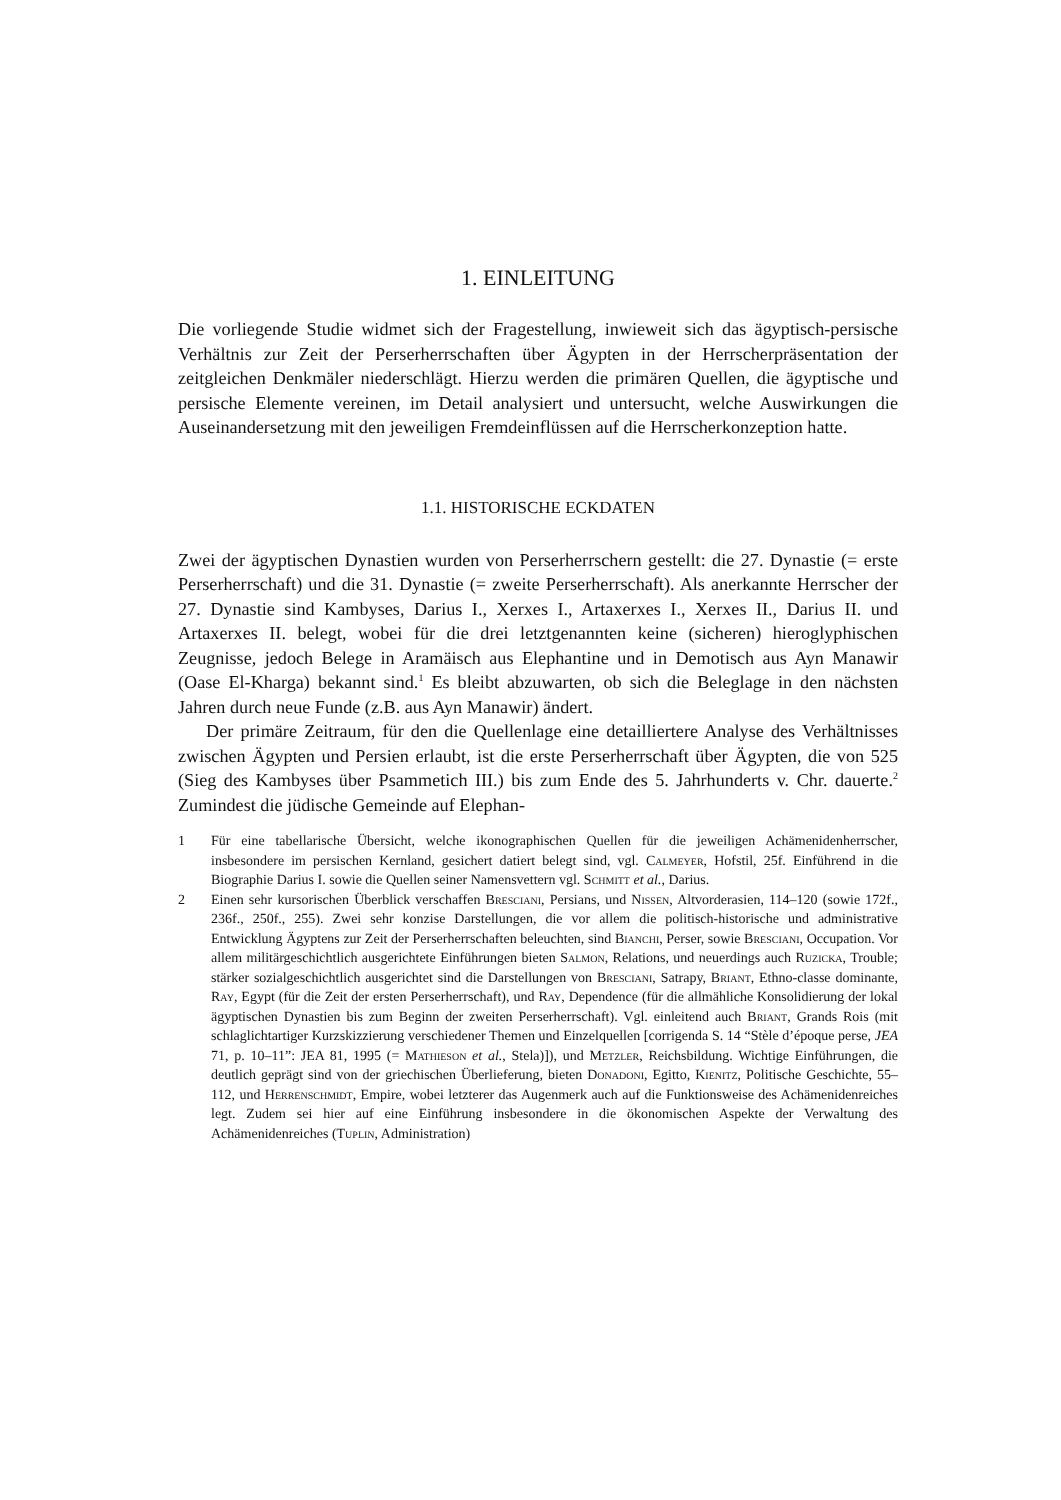1. EINLEITUNG
Die vorliegende Studie widmet sich der Fragestellung, inwieweit sich das ägyptisch-persische Verhältnis zur Zeit der Perserherrschaften über Ägypten in der Herrscherpräsentation der zeitgleichen Denkmäler niederschlägt. Hierzu werden die primären Quellen, die ägyptische und persische Elemente vereinen, im Detail analysiert und untersucht, welche Auswirkungen die Auseinandersetzung mit den jeweiligen Fremdeinflüssen auf die Herrscherkonzeption hatte.
1.1. HISTORISCHE ECKDATEN
Zwei der ägyptischen Dynastien wurden von Perserherrschern gestellt: die 27. Dynastie (= erste Perserherrschaft) und die 31. Dynastie (= zweite Perserherrschaft). Als anerkannte Herrscher der 27. Dynastie sind Kambyses, Darius I., Xerxes I., Artaxerxes I., Xerxes II., Darius II. und Artaxerxes II. belegt, wobei für die drei letztgenannten keine (sicheren) hieroglyphischen Zeugnisse, jedoch Belege in Aramäisch aus Elephantine und in Demotisch aus Ayn Manawir (Oase El-Kharga) bekannt sind.<sup>1</sup> Es bleibt abzuwarten, ob sich die Beleglage in den nächsten Jahren durch neue Funde (z.B. aus Ayn Manawir) ändert.
Der primäre Zeitraum, für den die Quellenlage eine detailliertere Analyse des Verhältnisses zwischen Ägypten und Persien erlaubt, ist die erste Perserherrschaft über Ägypten, die von 525 (Sieg des Kambyses über Psammetich III.) bis zum Ende des 5. Jahrhunderts v. Chr. dauerte.<sup>2</sup> Zumindest die jüdische Gemeinde auf Elephan-
1 Für eine tabellarische Übersicht, welche ikonographischen Quellen für die jeweiligen Achämenidenherrscher, insbesondere im persischen Kernland, gesichert datiert belegt sind, vgl. Calmeyer, Hofstil, 25f. Einführend in die Biographie Darius I. sowie die Quellen seiner Namensvettern vgl. Schmitt et al., Darius.
2 Einen sehr kursorischen Überblick verschaffen Bresciani, Persians, und Nissen, Altvorderasien, 114–120 (sowie 172f., 236f., 250f., 255). Zwei sehr konzise Darstellungen, die vor allem die politisch-historische und administrative Entwicklung Ägyptens zur Zeit der Perserherrschaften beleuchten, sind Bianchi, Perser, sowie Bresciani, Occupation. Vor allem militärgeschichtlich ausgerichtete Einführungen bieten Salmon, Relations, und neuerdings auch Ruzicka, Trouble; stärker sozialgeschichtlich ausgerichtet sind die Darstellungen von Bresciani, Satrapy, Briant, Ethno-classe dominante, Ray, Egypt (für die Zeit der ersten Perserherrschaft), und Ray, Dependence (für die allmähliche Konsolidierung der lokal ägyptischen Dynastien bis zum Beginn der zweiten Perserherrschaft). Vgl. einleitend auch Briant, Grands Rois (mit schlaglichtartiger Kurzskizzierung verschiedener Themen und Einzelquellen [corrigenda S. 14 “Stèle d’époque perse, JEA 71, p. 10–11”: JEA 81, 1995 (= Mathieson et al., Stela)]), und Metzler, Reichsbildung. Wichtige Einführungen, die deutlich geprägt sind von der griechischen Überlieferung, bieten Donadoni, Egitto, Kienitz, Politische Geschichte, 55–112, und Herrenschmidt, Empire, wobei letzterer das Augenmerk auch auf die Funktionsweise des Achämenidenreiches legt. Zudem sei hier auf eine Einführung insbesondere in die ökonomischen Aspekte der Verwaltung des Achämenidenreiches (Tuplin, Administration)